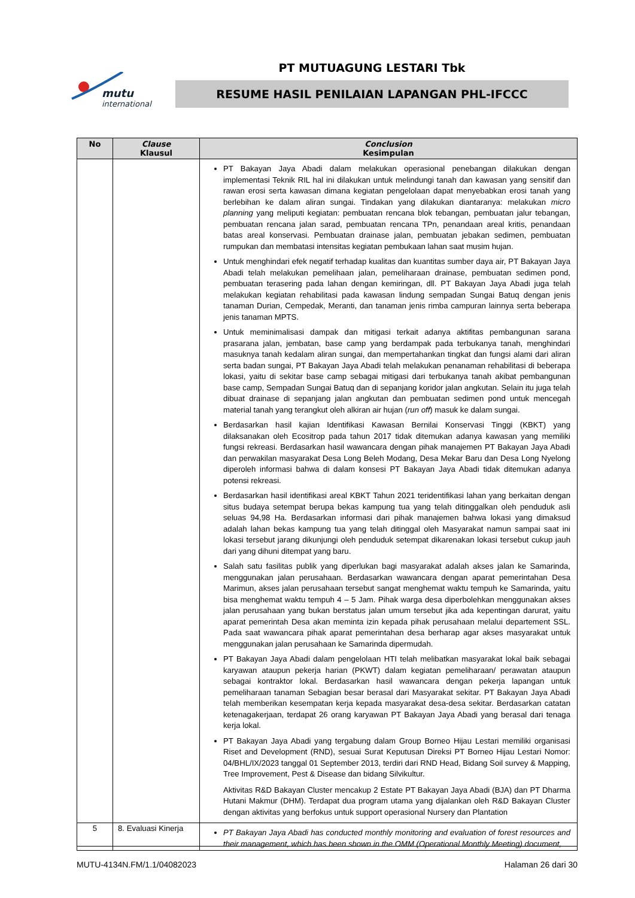mutu
international
PT MUTUAGUNG LESTARI Tbk
RESUME HASIL PENILAIAN LAPANGAN PHL-IFCCC
| No | Clause Klausul | Conclusion Kesimpulan |
| --- | --- | --- |
| | | PT Bakayan Jaya Abadi dalam melakukan operasional penebangan dilakukan dengan implementasi Teknik RIL hal ini dilakukan untuk melindungi tanah dan kawasan yang sensitif dan rawan erosi serta kawasan dimana kegiatan pengelolaan dapat menyebabkan erosi tanah yang berlebihan ke dalam aliran sungai. Tindakan yang dilakukan diantaranya: melakukan micro planning yang meliputi kegiatan: pembuatan rencana blok tebangan, pembuatan jalur tebangan, pembuatan rencana jalan sarad, pembuatan rencana TPn, penandaan areal kritis, penandaan batas areal konservasi. Pembuatan drainase jalan, pembuatan jebakan sedimen, pembuatan rumpukan dan membatasi intensitas kegiatan pembukaan lahan saat musim hujan. Untuk menghindari efek negatif terhadap kualitas dan kuantitas sumber daya air, PT Bakayan Jaya Abadi telah melakukan pemelihaan jalan, pemeliharaan drainase, pembuatan sedimen pond, pembuatan terasering pada lahan dengan kemiringan, dll. PT Bakayan Jaya Abadi juga telah melakukan kegiatan rehabilitasi pada kawasan lindung sempadan Sungai Batuq dengan jenis tanaman Durian, Cempedak, Meranti, dan tanaman jenis rimba campuran lainnya serta beberapa jenis tanaman MPTS. Untuk meminimalisasi dampak dan mitigasi terkait adanya aktifitas pembangunan sarana prasarana jalan, jembatan, base camp yang berdampak pada terbukanya tanah, menghindari masuknya tanah kedalam aliran sungai, dan mempertahankan tingkat dan fungsi alami dari aliran serta badan sungai, PT Bakayan Jaya Abadi telah melakukan penanaman rehabilitasi di beberapa lokasi, yaitu di sekitar base camp sebagai mitigasi dari terbukanya tanah akibat pembangunan base camp, Sempadan Sungai Batuq dan di sepanjang koridor jalan angkutan. Selain itu juga telah dibuat drainase di sepanjang jalan angkutan dan pembuatan sedimen pond untuk mencegah material tanah yang terangkut oleh alkiran air hujan ( run off ) masuk ke dalam sungai. Berdasarkan hasil kajian Identifikasi Kawasan Bernilai Konservasi Tinggi (KBKT) yang dilaksanakan oleh Ecositrop pada tahun 2017 tidak ditemukan adanya kawasan yang memiliki fungsi rekreasi. Berdasarkan hasil wawancara dengan pihak manajemen PT Bakayan Jaya Abadi dan perwakilan masyarakat Desa Long Beleh Modang, Desa Mekar Baru dan Desa Long Nyelong diperoleh informasi bahwa di dalam konsesi PT Bakayan Jaya Abadi tidak ditemukan adanya potensi rekreasi. Berdasarkan hasil identifikasi areal KBKT Tahun 2021 teridentifikasi lahan yang berkaitan dengan situs budaya setempat berupa bekas kampung tua yang telah ditinggalkan oleh penduduk asli seluas 94,98 Ha. Berdasarkan informasi dari pihak manajemen bahwa lokasi yang dimaksud adalah lahan bekas kampung tua yang telah ditinggal oleh Masyarakat namun sampai saat ini lokasi tersebut jarang dikunjungi oleh penduduk setempat dikarenakan lokasi tersebut cukup jauh dari yang dihuni ditempat yang baru. Salah satu fasilitas publik yang diperlukan bagi masyarakat adalah akses jalan ke Samarinda, menggunakan jalan perusahaan. Berdasarkan wawancara dengan aparat pemerintahan Desa Marimun, akses jalan perusahaan tersebut sangat menghemat waktu tempuh ke Samarinda, yaitu bisa menghemat waktu tempuh 4 – 5 Jam. Pihak warga desa diperbolehkan menggunakan akses jalan perusahaan yang bukan berstatus jalan umum tersebut jika ada kepentingan darurat, yaitu aparat pemerintah Desa akan meminta izin kepada pihak perusahaan melalui departement SSL. Pada saat wawancara pihak aparat pemerintahan desa berharap agar akses masyarakat untuk menggunakan jalan perusahaan ke Samarinda dipermudah. PT Bakayan Jaya Abadi dalam pengelolaan HTI telah melibatkan masyarakat lokal baik sebagai karyawan ataupun pekerja harian (PKWT) dalam kegiatan pemeliharaan/ perawatan ataupun sebagai kontraktor lokal. Berdasarkan hasil wawancara dengan pekerja lapangan untuk pemeliharaan tanaman Sebagian besar berasal dari Masyarakat sekitar. PT Bakayan Jaya Abadi telah memberikan kesempatan kerja kepada masyarakat desa-desa sekitar. Berdasarkan catatan ketenagakerjaan, terdapat 26 orang karyawan PT Bakayan Jaya Abadi yang berasal dari tenaga kerja lokal. PT Bakayan Jaya Abadi yang tergabung dalam Group Borneo Hijau Lestari memiliki organisasi Riset and Development (RND), sesuai Surat Keputusan Direksi PT Borneo Hijau Lestari Nomor: 04/BHL/IX/2023 tanggal 01 September 2013, terdiri dari RND Head, Bidang Soil survey & Mapping, Tree Improvement, Pest & Disease dan bidang Silvikultur. Aktivitas R&D Bakayan Cluster mencakup 2 Estate PT Bakayan Jaya Abadi (BJA) dan PT Dharma Hutani Makmur (DHM). Terdapat dua program utama yang dijalankan oleh R&D Bakayan Cluster dengan aktivitas yang berfokus untuk support operasional Nursery dan Plantation |
| 5 | 8. Evaluasi Kinerja | PT Bakayan Jaya Abadi has conducted monthly monitoring and evaluation of forest resources and their management, which has been shown in the OMM (Operational Monthly Meeting) document, |
MUTU-4134N.FM/1.1/04082023 Halaman 26 dari 30